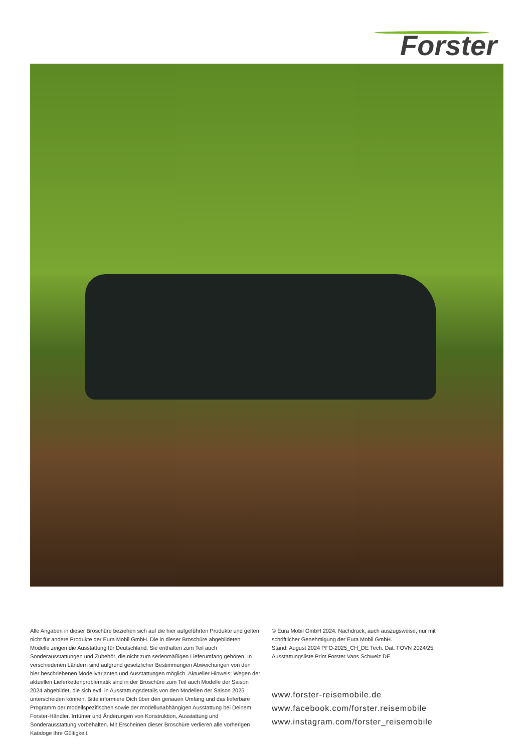Forster
Alle Angaben in dieser Broschüre beziehen sich auf die hier aufgeführten Produkte und gelten nicht für andere Produkte der Eura Mobil GmbH. Die in dieser Broschüre abgebildeten Modelle zeigen die Ausstattung für Deutschland. Sie enthalten zum Teil auch Sonderausstattungen und Zubehör, die nicht zum serienmäßigen Lieferumfang gehören. In verschiedenen Ländern sind aufgrund gesetzlicher Bestimmungen Abweichungen von den hier beschriebenen Modellvarianten und Ausstattungen möglich. Aktueller Hinweis: Wegen der aktuellen Lieferkettenproblematik sind in der Broschüre zum Teil auch Modelle der Saison 2024 abgebildet, die sich evtl. in Ausstattungsdetails von den Modellen der Saison 2025 unterscheiden können. Bitte informiere Dich über den genauen Umfang und das lieferbare Programm der modellspezifischen sowie der modellunabhängigen Ausstattung bei Deinem Forster-Händler. Irrtümer und Änderungen von Konstruktion, Ausstattung und Sonderausstattung vorbehalten. Mit Erscheinen dieser Broschüre verlieren alle vorherigen Kataloge ihre Gültigkeit.
© Eura Mobil GmbH 2024. Nachdruck, auch auszugsweise, nur mit schriftlicher Genehmigung der Eura Mobil GmbH.
Stand: August 2024 PFO-2025_CH_DE Tech. Dat. FOVN 2024/25,
Ausstattungsliste Print Forster Vans Schweiz DE
www.forster-reisemobile.de
www.facebook.com/forster.reisemobile
www.instagram.com/forster_reisemobile